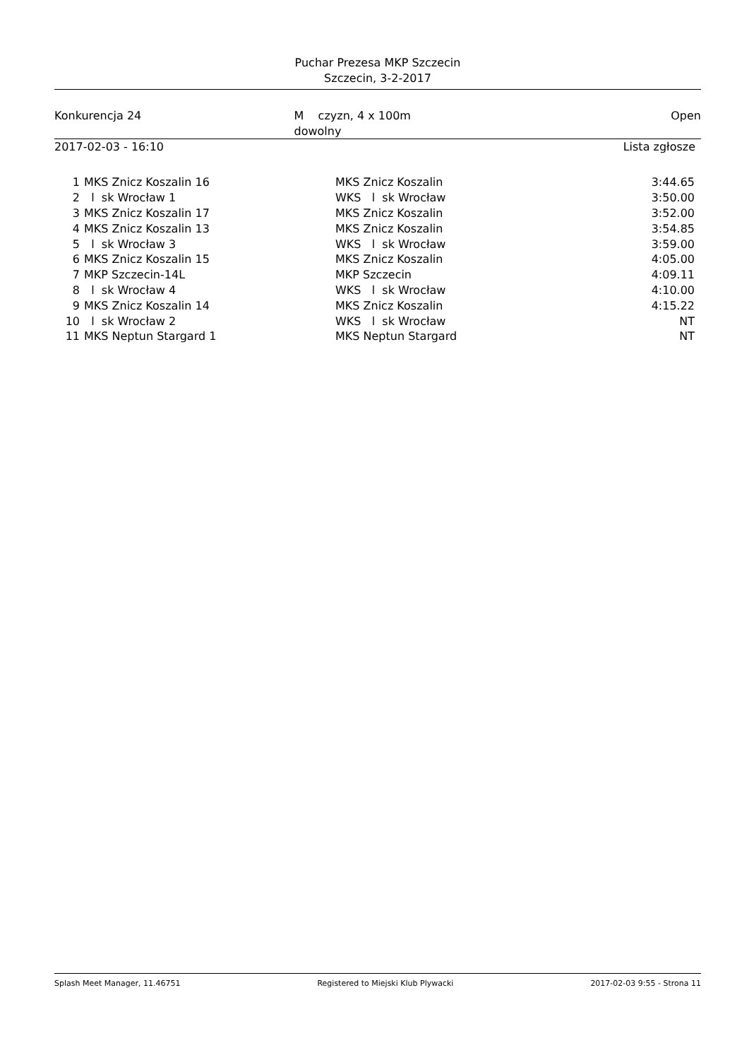Puchar Prezesa MKP Szczecin
Szczecin, 3-2-2017
Konkurencja 24 M czyzn, 4 x 100m dowolny Open
2017-02-03 - 16:10 Lista zgłosze
| 1 | MKS Znicz Koszalin 16 | MKS Znicz Koszalin | 3:44.65 |
| 2 | l sk Wrocław 1 | WKS l sk Wrocław | 3:50.00 |
| 3 | MKS Znicz Koszalin 17 | MKS Znicz Koszalin | 3:52.00 |
| 4 | MKS Znicz Koszalin 13 | MKS Znicz Koszalin | 3:54.85 |
| 5 | l sk Wrocław 3 | WKS l sk Wrocław | 3:59.00 |
| 6 | MKS Znicz Koszalin 15 | MKS Znicz Koszalin | 4:05.00 |
| 7 | MKP Szczecin-14L | MKP Szczecin | 4:09.11 |
| 8 | l sk Wrocław 4 | WKS l sk Wrocław | 4:10.00 |
| 9 | MKS Znicz Koszalin 14 | MKS Znicz Koszalin | 4:15.22 |
| 10 | l sk Wrocław 2 | WKS l sk Wrocław | NT |
| 11 | MKS Neptun Stargard 1 | MKS Neptun Stargard | NT |
Splash Meet Manager, 11.46751 Registered to Miejski Klub Plywacki 2017-02-03 9:55 - Strona 11